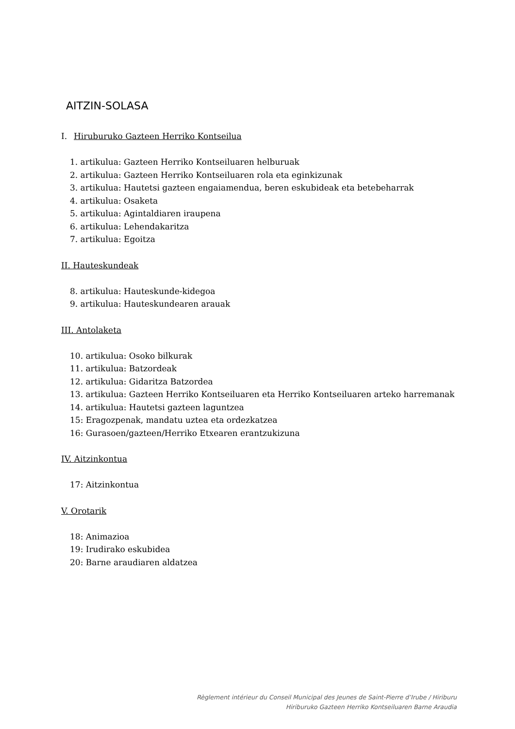AITZIN-SOLASA
I. Hiruburuko Gazteen Herriko Kontseilua
1. artikulua: Gazteen Herriko Kontseiluaren helburuak
2. artikulua: Gazteen Herriko Kontseiluaren rola eta eginkizunak
3. artikulua: Hautetsi gazteen engaiamendua, beren eskubideak eta betebeharrak
4. artikulua: Osaketa
5. artikulua: Agintaldiaren iraupena
6. artikulua: Lehendakaritza
7. artikulua: Egoitza
II. Hauteskundeak
8. artikulua: Hauteskunde-kidegoa
9. artikulua: Hauteskundearen arauak
III. Antolaketa
10. artikulua: Osoko bilkurak
11. artikulua: Batzordeak
12. artikulua: Gidaritza Batzordea
13. artikulua: Gazteen Herriko Kontseiluaren eta Herriko Kontseiluaren arteko harremanak
14. artikulua: Hautetsi gazteen laguntzea
15: Eragozpenak, mandatu uztea eta ordezkatzea
16: Gurasoen/gazteen/Herriko Etxearen erantzukizuna
IV. Aitzinkontua
17: Aitzinkontua
V. Orotarik
18: Animazioa
19: Irudirako eskubidea
20: Barne araudiaren aldatzea
Règlement intérieur du Conseil Municipal des Jeunes de Saint-Pierre d’Irube / Hiriburu
Hiriburuko Gazteen Herriko Kontseiluaren Barne Araudia